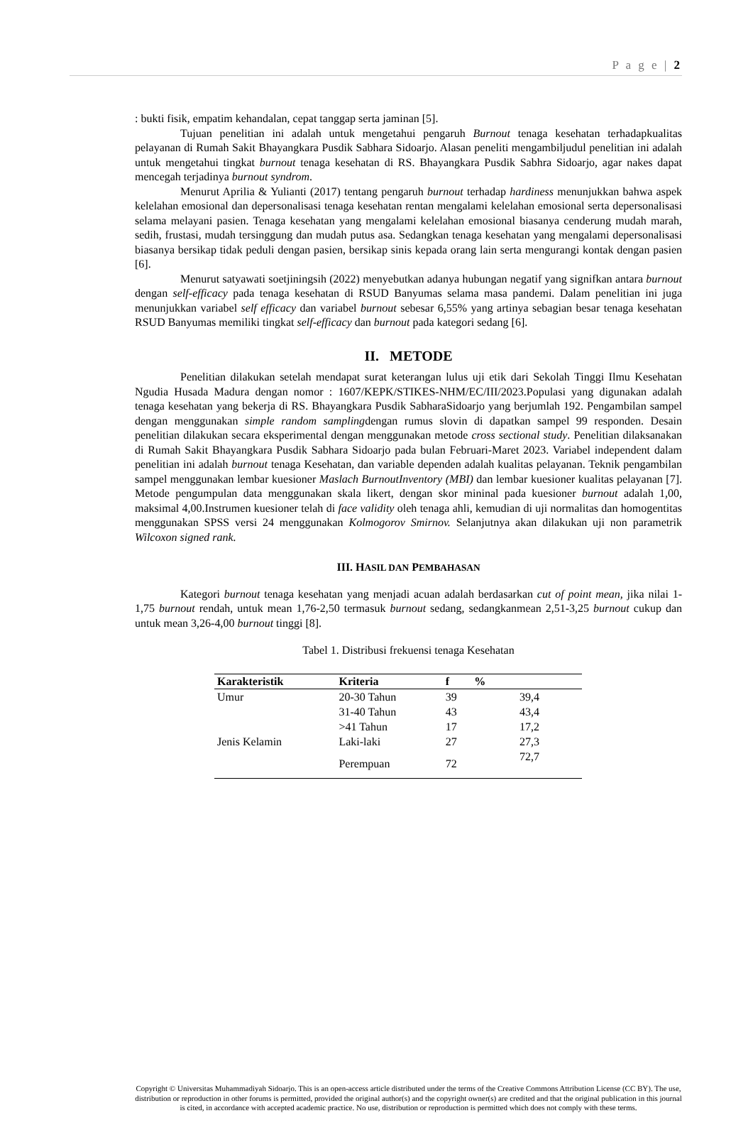P a g e | 2
: bukti fisik, empatim kehandalan, cepat tanggap serta jaminan [5].
Tujuan penelitian ini adalah untuk mengetahui pengaruh Burnout tenaga kesehatan terhadapkualitas pelayanan di Rumah Sakit Bhayangkara Pusdik Sabhara Sidoarjo. Alasan peneliti mengambiljudul penelitian ini adalah untuk mengetahui tingkat burnout tenaga kesehatan di RS. Bhayangkara Pusdik Sabhra Sidoarjo, agar nakes dapat mencegah terjadinya burnout syndrom.
Menurut Aprilia & Yulianti (2017) tentang pengaruh burnout terhadap hardiness menunjukkan bahwa aspek kelelahan emosional dan depersonalisasi tenaga kesehatan rentan mengalami kelelahan emosional serta depersonalisasi selama melayani pasien. Tenaga kesehatan yang mengalami kelelahan emosional biasanya cenderung mudah marah, sedih, frustasi, mudah tersinggung dan mudah putus asa. Sedangkan tenaga kesehatan yang mengalami depersonalisasi biasanya bersikap tidak peduli dengan pasien, bersikap sinis kepada orang lain serta mengurangi kontak dengan pasien [6].
Menurut satyawati soetjiningsih (2022) menyebutkan adanya hubungan negatif yang signifkan antara burnout dengan self-efficacy pada tenaga kesehatan di RSUD Banyumas selama masa pandemi. Dalam penelitian ini juga menunjukkan variabel self efficacy dan variabel burnout sebesar 6,55% yang artinya sebagian besar tenaga kesehatan RSUD Banyumas memiliki tingkat self-efficacy dan burnout pada kategori sedang [6].
II. METODE
Penelitian dilakukan setelah mendapat surat keterangan lulus uji etik dari Sekolah Tinggi Ilmu Kesehatan Ngudia Husada Madura dengan nomor : 1607/KEPK/STIKES-NHM/EC/III/2023.Populasi yang digunakan adalah tenaga kesehatan yang bekerja di RS. Bhayangkara Pusdik SabharaSidoarjo yang berjumlah 192. Pengambilan sampel dengan menggunakan simple random samplingdengan rumus slovin di dapatkan sampel 99 responden. Desain penelitian dilakukan secara eksperimental dengan menggunakan metode cross sectional study. Penelitian dilaksanakan di Rumah Sakit Bhayangkara Pusdik Sabhara Sidoarjo pada bulan Februari-Maret 2023. Variabel independent dalam penelitian ini adalah burnout tenaga Kesehatan, dan variable dependen adalah kualitas pelayanan. Teknik pengambilan sampel menggunakan lembar kuesioner Maslach BurnoutInventory (MBI) dan lembar kuesioner kualitas pelayanan [7]. Metode pengumpulan data menggunakan skala likert, dengan skor mininal pada kuesioner burnout adalah 1,00, maksimal 4,00.Instrumen kuesioner telah di face validity oleh tenaga ahli, kemudian di uji normalitas dan homogentitas menggunakan SPSS versi 24 menggunakan Kolmogorov Smirnov. Selanjutnya akan dilakukan uji non parametrik Wilcoxon signed rank.
III. HASIL DAN PEMBAHASAN
Kategori burnout tenaga kesehatan yang menjadi acuan adalah berdasarkan cut of point mean, jika nilai 1-1,75 burnout rendah, untuk mean 1,76-2,50 termasuk burnout sedang, sedangkanmean 2,51-3,25 burnout cukup dan untuk mean 3,26-4,00 burnout tinggi [8].
Tabel 1. Distribusi frekuensi tenaga Kesehatan
| Karakteristik | Kriteria | f | % |
| --- | --- | --- | --- |
| Umur | 20-30 Tahun | 39 | 39,4 |
| | 31-40 Tahun | 43 | 43,4 |
| | >41 Tahun | 17 | 17,2 |
| Jenis Kelamin | Laki-laki | 27 | 27,3 |
| | Perempuan | 72 | 72,7 |
Copyright © Universitas Muhammadiyah Sidoarjo. This is an open-access article distributed under the terms of the Creative Commons Attribution License (CC BY). The use, distribution or reproduction in other forums is permitted, provided the original author(s) and the copyright owner(s) are credited and that the original publication in this journal is cited, in accordance with accepted academic practice. No use, distribution or reproduction is permitted which does not comply with these terms.